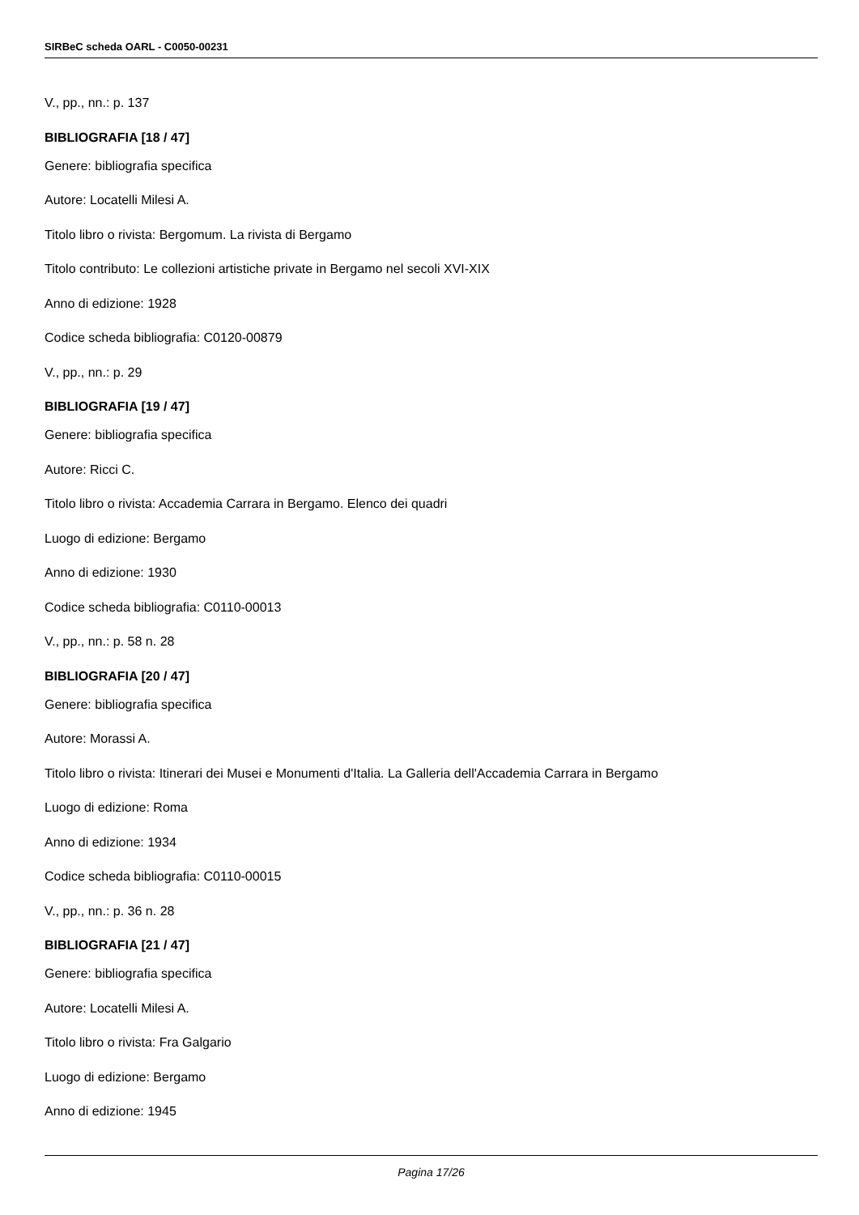SIRBeC scheda OARL - C0050-00231
V., pp., nn.: p. 137
BIBLIOGRAFIA [18 / 47]
Genere: bibliografia specifica
Autore: Locatelli Milesi A.
Titolo libro o rivista: Bergomum. La rivista di Bergamo
Titolo contributo: Le collezioni artistiche private in Bergamo nel secoli XVI-XIX
Anno di edizione: 1928
Codice scheda bibliografia: C0120-00879
V., pp., nn.: p. 29
BIBLIOGRAFIA [19 / 47]
Genere: bibliografia specifica
Autore: Ricci C.
Titolo libro o rivista: Accademia Carrara in Bergamo. Elenco dei quadri
Luogo di edizione: Bergamo
Anno di edizione: 1930
Codice scheda bibliografia: C0110-00013
V., pp., nn.: p. 58 n. 28
BIBLIOGRAFIA [20 / 47]
Genere: bibliografia specifica
Autore: Morassi A.
Titolo libro o rivista: Itinerari dei Musei e Monumenti d'Italia. La Galleria dell'Accademia Carrara in Bergamo
Luogo di edizione: Roma
Anno di edizione: 1934
Codice scheda bibliografia: C0110-00015
V., pp., nn.: p. 36 n. 28
BIBLIOGRAFIA [21 / 47]
Genere: bibliografia specifica
Autore: Locatelli Milesi A.
Titolo libro o rivista: Fra Galgario
Luogo di edizione: Bergamo
Anno di edizione: 1945
Pagina 17/26